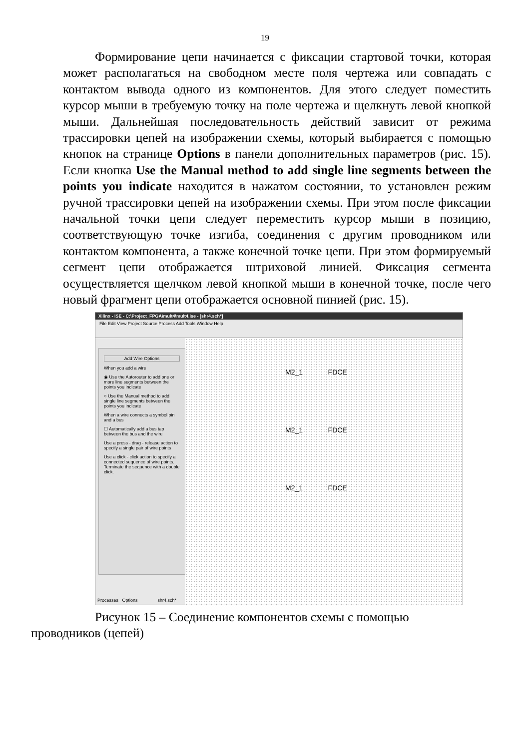19
Формирование цепи начинается с фиксации стартовой точки, которая может располагаться на свободном месте поля чертежа или совпадать с контактом вывода одного из компонентов. Для этого следует поместить курсор мыши в требуемую точку на поле чертежа и щелкнуть левой кнопкой мыши. Дальнейшая последовательность действий зависит от режима трассировки цепей на изображении схемы, который выбирается с помощью кнопок на странице Options в панели дополнительных параметров (рис. 15). Если кнопка Use the Manual method to add single line segments between the points you indicate находится в нажатом состоянии, то установлен режим ручной трассировки цепей на изображении схемы. При этом после фиксации начальной точки цепи следует переместить курсор мыши в позицию, соответствующую точке изгиба, соединения с другим проводником или контактом компонента, а также конечной точке цепи. При этом формируемый сегмент цепи отображается штриховой линией. Фиксация сегмента осуществляется щелчком левой кнопкой мыши в конечной точке, после чего новый фрагмент цепи отображается основной пинией (рис. 15).
Xilinx - ISE - C:\Project_FPGA\mult4\mult4.ise - [shr4.sch*]
File Edit View Project Source Process Add Tools Window Help
Add Wire Options
When you add a wire
◉ Use the Autorouter to add one or more line segments between the points you indicate
○ Use the Manual method to add single line segments between the points you indicate
When a wire connects a symbol pin and a bus
☐ Automatically add a bus tap between the bus and the wire
Use a press - drag - release action to specify a single pair of wire points
Use a click - click action to specify a connected sequence of wire points. Terminate the sequence with a double click.
M2_1 FDCE
M2_1 FDCE
M2_1 FDCE
Processes Options shr4.sch*
Рисунок 15 – Соединение компонентов схемы с помощью
проводников (цепей)